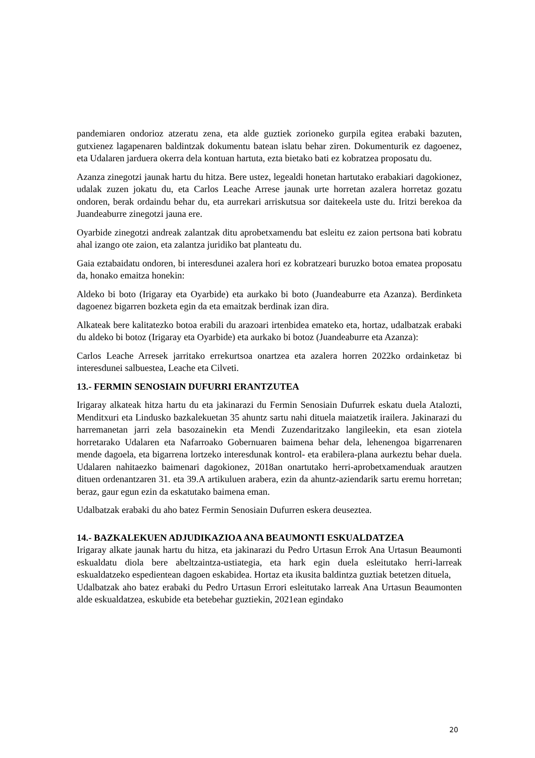pandemiaren ondorioz atzeratu zena, eta alde guztiek zorioneko gurpila egitea erabaki bazuten, gutxienez lagapenaren baldintzak dokumentu batean islatu behar ziren. Dokumenturik ez dagoenez, eta Udalaren jarduera okerra dela kontuan hartuta, ezta bietako bati ez kobratzea proposatu du.
Azanza zinegotzi jaunak hartu du hitza. Bere ustez, legealdi honetan hartutako erabakiari dagokionez, udalak zuzen jokatu du, eta Carlos Leache Arrese jaunak urte horretan azalera horretaz gozatu ondoren, berak ordaindu behar du, eta aurrekari arriskutsua sor daitekeela uste du. Iritzi berekoa da Juandeaburre zinegotzi jauna ere.
Oyarbide zinegotzi andreak zalantzak ditu aprobetxamendu bat esleitu ez zaion pertsona bati kobratu ahal izango ote zaion, eta zalantza juridiko bat planteatu du.
Gaia eztabaidatu ondoren, bi interesdunei azalera hori ez kobratzeari buruzko botoa ematea proposatu da, honako emaitza honekin:
Aldeko bi boto (Irigaray eta Oyarbide) eta aurkako bi boto (Juandeaburre eta Azanza). Berdinketa dagoenez bigarren bozketa egin da eta emaitzak berdinak izan dira.
Alkateak bere kalitatezko botoa erabili du arazoari irtenbidea emateko eta, hortaz, udalbatzak erabaki du aldeko bi botoz (Irigaray eta Oyarbide) eta aurkako bi botoz (Juandeaburre eta Azanza):
Carlos Leache Arresek jarritako errekurtsoa onartzea eta azalera horren 2022ko ordainketaz bi interesdunei salbuestea, Leache eta Cilveti.
13.- FERMIN SENOSIAIN DUFURRI ERANTZUTEA
Irigaray alkateak hitza hartu du eta jakinarazi du Fermin Senosiain Dufurrek eskatu duela Atalozti, Menditxuri eta Lindusko bazkalekuetan 35 ahuntz sartu nahi dituela maiatzetik irailera. Jakinarazi du harremanetan jarri zela basozainekin eta Mendi Zuzendaritzako langileekin, eta esan ziotela horretarako Udalaren eta Nafarroako Gobernuaren baimena behar dela, lehenengoa bigarrenaren mende dagoela, eta bigarrena lortzeko interesdunak kontrol- eta erabilera-plana aurkeztu behar duela. Udalaren nahitaezko baimenari dagokionez, 2018an onartutako herri-aprobetxamenduak arautzen dituen ordenantzaren 31. eta 39.A artikuluen arabera, ezin da ahuntz-aziendarik sartu eremu horretan; beraz, gaur egun ezin da eskatutako baimena eman.
Udalbatzak erabaki du aho batez Fermin Senosiain Dufurren eskera deuseztea.
14.- BAZKALEKUEN ADJUDIKAZIOA ANA BEAUMONTI ESKUALDATZEA
Irigaray alkate jaunak hartu du hitza, eta jakinarazi du Pedro Urtasun Errok Ana Urtasun Beaumonti eskualdatu diola bere abeltzaintza-ustiategia, eta hark egin duela esleitutako herri-larreak eskualdatzeko espedientean dagoen eskabidea. Hortaz eta ikusita baldintza guztiak betetzen dituela,
Udalbatzak aho batez erabaki du Pedro Urtasun Errori esleitutako larreak Ana Urtasun Beaumonten alde eskualdatzea, eskubide eta betebehar guztiekin, 2021ean egindako
20